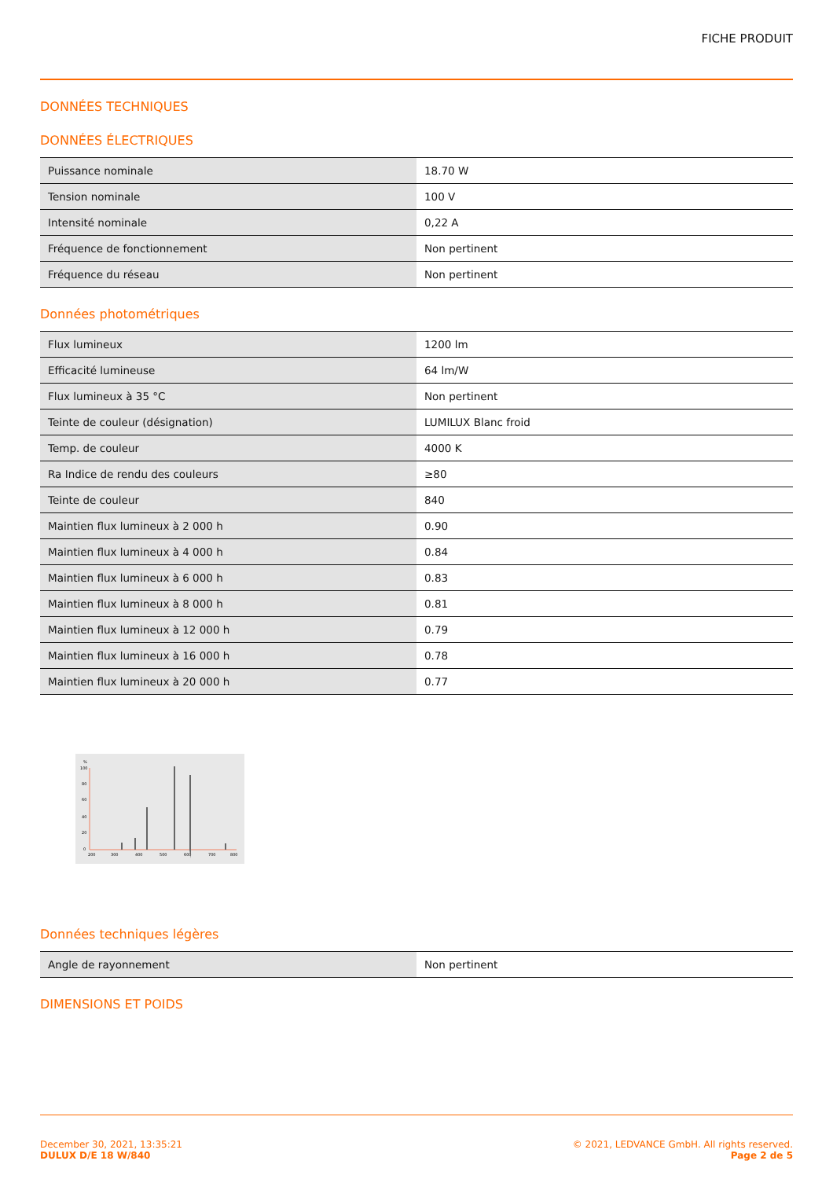FICHE PRODUIT
DONNÉES TECHNIQUES
DONNÉES ÉLECTRIQUES
| Puissance nominale | 18.70 W |
| Tension nominale | 100 V |
| Intensité nominale | 0,22 A |
| Fréquence de fonctionnement | Non pertinent |
| Fréquence du réseau | Non pertinent |
Données photométriques
| Flux lumineux | 1200 lm |
| Efficacité lumineuse | 64 lm/W |
| Flux lumineux à 35 °C | Non pertinent |
| Teinte de couleur (désignation) | LUMILUX Blanc froid |
| Temp. de couleur | 4000 K |
| Ra Indice de rendu des couleurs | ≥80 |
| Teinte de couleur | 840 |
| Maintien flux lumineux à 2 000 h | 0.90 |
| Maintien flux lumineux à 4 000 h | 0.84 |
| Maintien flux lumineux à 6 000 h | 0.83 |
| Maintien flux lumineux à 8 000 h | 0.81 |
| Maintien flux lumineux à 12 000 h | 0.79 |
| Maintien flux lumineux à 16 000 h | 0.78 |
| Maintien flux lumineux à 20 000 h | 0.77 |
%
100
80
60
40
20
0
200
300
400
500
600
700
800
Données techniques légères
| Angle de rayonnement | Non pertinent |
DIMENSIONS ET POIDS
December 30, 2021, 13:35:21
DULUX D/E 18 W/840
© 2021, LEDVANCE GmbH. All rights reserved.
Page 2 de 5